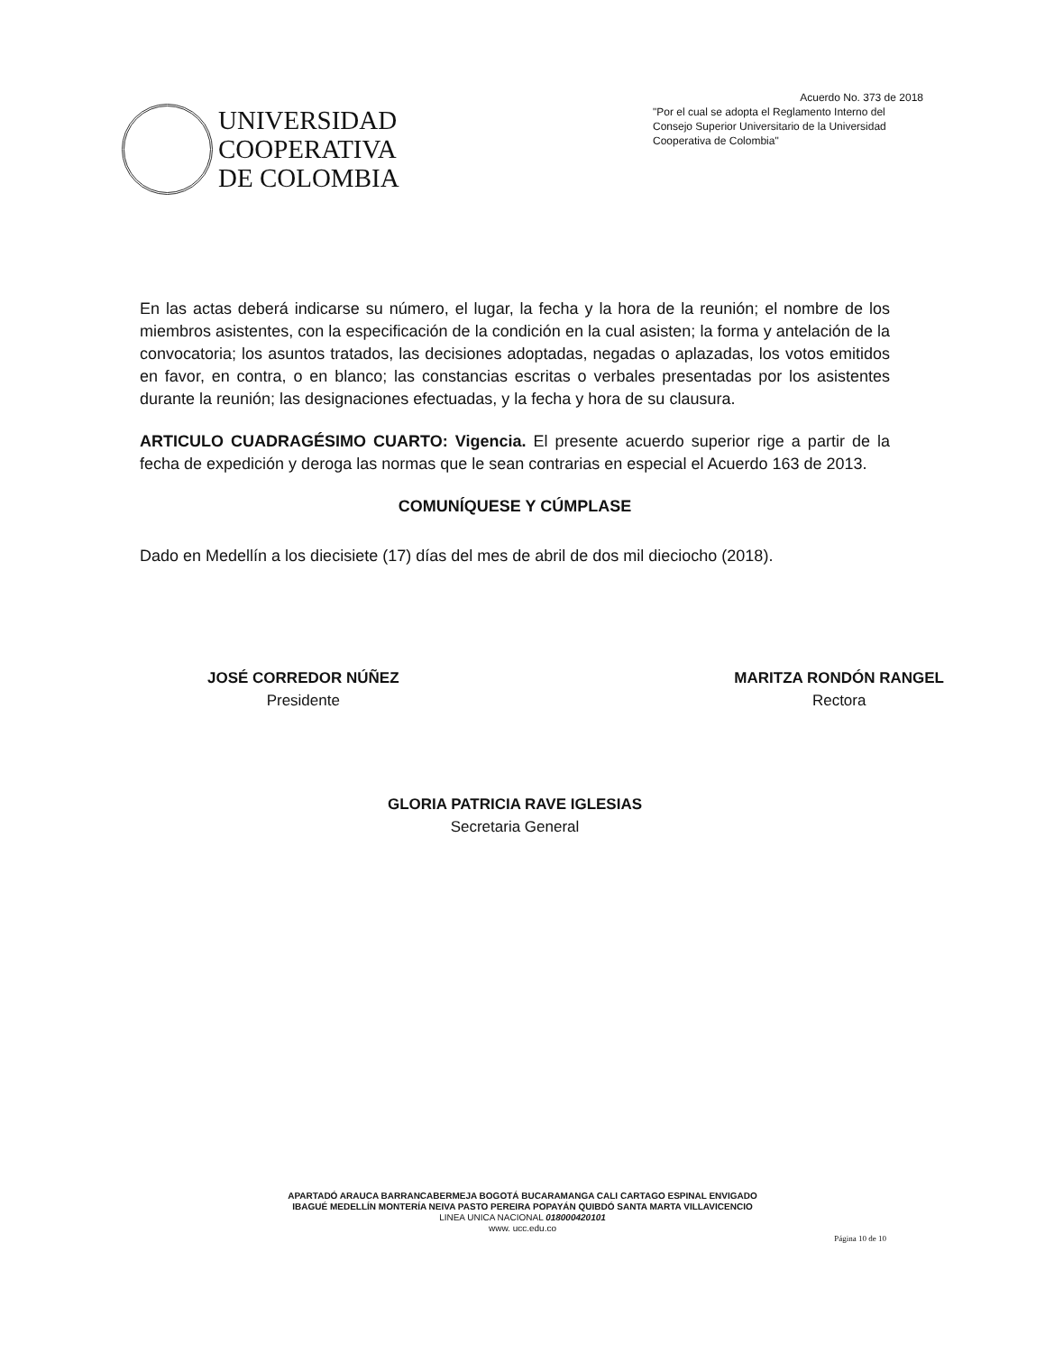UNIVERSIDAD
COOPERATIVA
DE COLOMBIA
Acuerdo No. 373 de 2018
"Por el cual se adopta el Reglamento Interno del Consejo Superior Universitario de la Universidad Cooperativa de Colombia"
En las actas deberá indicarse su número, el lugar, la fecha y la hora de la reunión; el nombre de los miembros asistentes, con la especificación de la condición en la cual asisten; la forma y antelación de la convocatoria; los asuntos tratados, las decisiones adoptadas, negadas o aplazadas, los votos emitidos en favor, en contra, o en blanco; las constancias escritas o verbales presentadas por los asistentes durante la reunión; las designaciones efectuadas, y la fecha y hora de su clausura.
ARTICULO CUADRAGÉSIMO CUARTO: Vigencia. El presente acuerdo superior rige a partir de la fecha de expedición y deroga las normas que le sean contrarias en especial el Acuerdo 163 de 2013.
COMUNÍQUESE Y CÚMPLASE
Dado en Medellín a los diecisiete (17) días del mes de abril de dos mil dieciocho (2018).
JOSÉ CORREDOR NÚÑEZ
Presidente
MARITZA RONDÓN RANGEL
Rectora
GLORIA PATRICIA RAVE IGLESIAS
Secretaria General
APARTADÓ ARAUCA BARRANCABERMEJA BOGOTÁ BUCARAMANGA CALI CARTAGO ESPINAL ENVIGADO
IBAGUÉ MEDELLÍN MONTERÍA NEIVA PASTO PEREIRA POPAYÁN QUIBDÓ SANTA MARTA VILLAVICENCIO
LINEA UNICA NACIONAL 018000420101
www. ucc.edu.co
Página 10 de 10